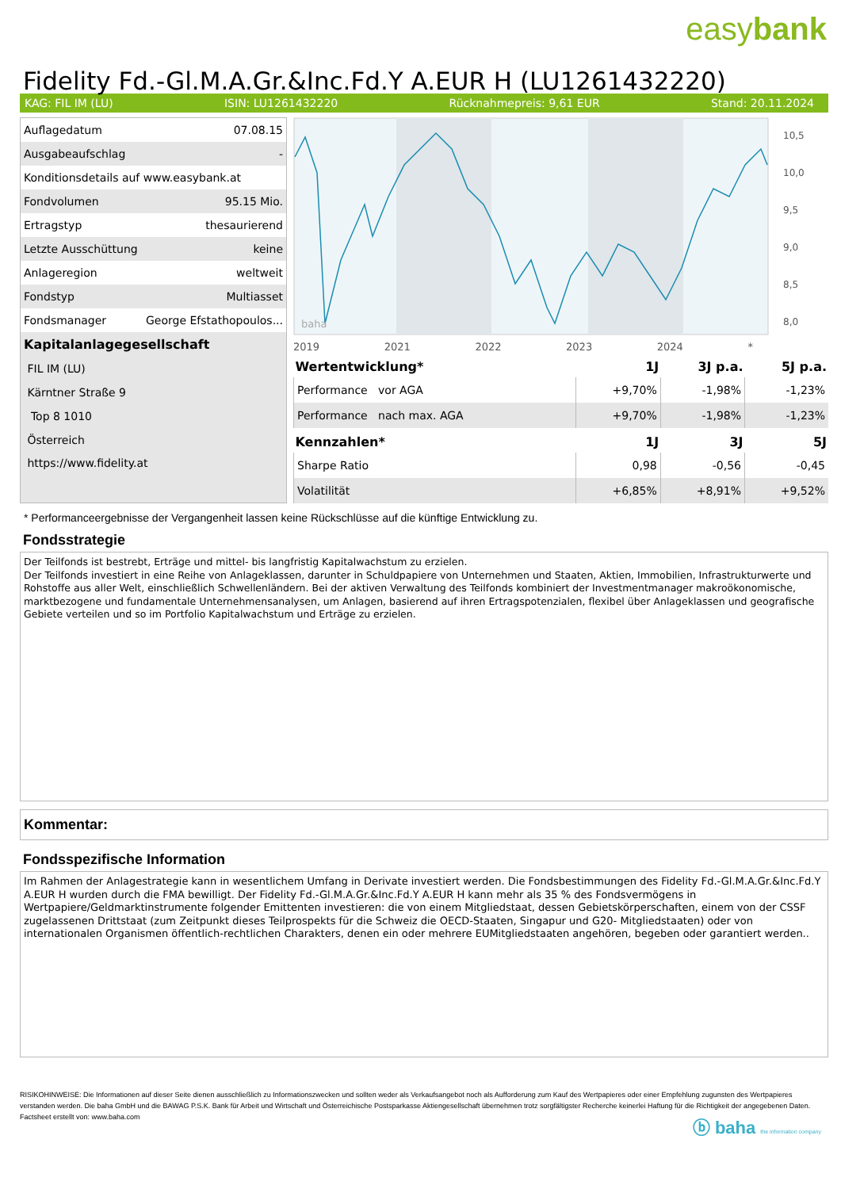easybank
Fidelity Fd.-Gl.M.A.Gr.&Inc.Fd.Y A.EUR H (LU1261432220)
KAG: FIL IM (LU) ISIN: LU1261432220 Rücknahmepreis: 9,61 EUR Stand: 20.11.2024
| Auflagedatum | 07.08.15 |
| Ausgabeaufschlag | - |
| Konditionsdetails auf www.easybank.at | |
| Fondvolumen | 95.15 Mio. |
| Ertragstyp | thesaurierend |
| Letzte Ausschüttung | keine |
| Anlageregion | weltweit |
| Fondstyp | Multiasset |
| Fondsmanager | George Efstathopoulos... |
| Kapitalanlagegesellschaft | |
| FIL IM (LU) | |
| Kärntner Straße 9 | |
| Top 8 1010 | |
| Österreich | |
| https://www.fidelity.at | |
baha
10,5
10,0
9,5
9,0
8,5
8,0
2019 2021 2022 2023 2024 *
| Wertentwicklung* | 1J | 3J p.a. | 5J p.a. |
| --- | --- | --- | --- |
| Performance vor AGA | +9,70% | -1,98% | -1,23% |
| Performance nach max. AGA | +9,70% | -1,98% | -1,23% |
| Kennzahlen* | 1J | 3J | 5J |
| Sharpe Ratio | 0,98 | -0,56 | -0,45 |
| Volatilität | +6,85% | +8,91% | +9,52% |
* Performanceergebnisse der Vergangenheit lassen keine Rückschlüsse auf die künftige Entwicklung zu.
Fondsstrategie
Der Teilfonds ist bestrebt, Erträge und mittel- bis langfristig Kapitalwachstum zu erzielen.
Der Teilfonds investiert in eine Reihe von Anlageklassen, darunter in Schuldpapiere von Unternehmen und Staaten, Aktien, Immobilien, Infrastrukturwerte und Rohstoffe aus aller Welt, einschließlich Schwellenländern. Bei der aktiven Verwaltung des Teilfonds kombiniert der Investmentmanager makroökonomische, marktbezogene und fundamentale Unternehmensanalysen, um Anlagen, basierend auf ihren Ertragspotenzialen, flexibel über Anlageklassen und geografische Gebiete verteilen und so im Portfolio Kapitalwachstum und Erträge zu erzielen.
Kommentar:
Fondsspezifische Information
Im Rahmen der Anlagestrategie kann in wesentlichem Umfang in Derivate investiert werden. Die Fondsbestimmungen des Fidelity Fd.-Gl.M.A.Gr.&Inc.Fd.Y A.EUR H wurden durch die FMA bewilligt. Der Fidelity Fd.-Gl.M.A.Gr.&Inc.Fd.Y A.EUR H kann mehr als 35 % des Fondsvermögens in Wertpapiere/Geldmarktinstrumente folgender Emittenten investieren: die von einem Mitgliedstaat, dessen Gebietskörperschaften, einem von der CSSF zugelassenen Drittstaat (zum Zeitpunkt dieses Teilprospekts für die Schweiz die OECD-Staaten, Singapur und G20- Mitgliedstaaten) oder von internationalen Organismen öffentlich-rechtlichen Charakters, denen ein oder mehrere EUMitgliedstaaten angehören, begeben oder garantiert werden..
RISIKOHINWEISE: Die Informationen auf dieser Seite dienen ausschließlich zu Informationszwecken und sollten weder als Verkaufsangebot noch als Aufforderung zum Kauf des Wertpapieres oder einer Empfehlung zugunsten des Wertpapieres verstanden werden. Die baha GmbH und die BAWAG P.S.K. Bank für Arbeit und Wirtschaft und Österreichische Postsparkasse Aktiengesellschaft übernehmen trotz sorgfältigster Recherche keinerlei Haftung für die Richtigkeit der angegebenen Daten.
Factsheet erstellt von: www.baha.com
ⓑ baha the information company